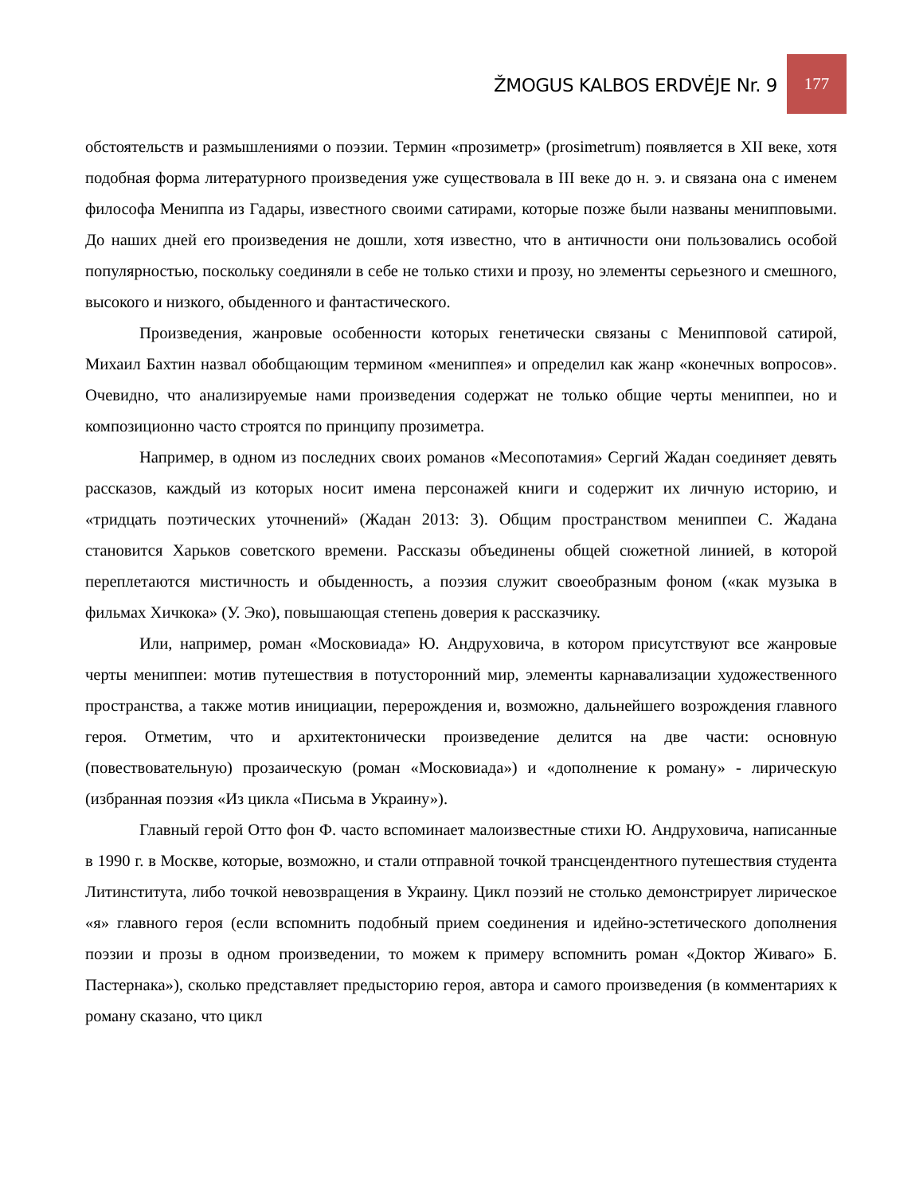ŽMOGUS KALBOS ERDVĖJE Nr. 9
177
обстоятельств и размышлениями о поэзии. Термин «прозиметр» (prosimetrum) появляется в XII веке, хотя подобная форма литературного произведения уже существовала в III веке до н. э. и связана она с именем философа Мениппа из Гадары, известного своими сатирами, которые позже были названы менипповыми. До наших дней его произведения не дошли, хотя известно, что в античности они пользовались особой популярностью, поскольку соединяли в себе не только стихи и прозу, но элементы серьезного и смешного, высокого и низкого, обыденного и фантастического.
Произведения, жанровые особенности которых генетически связаны с Менипповой сатирой, Михаил Бахтин назвал обобщающим термином «мениппея» и определил как жанр «конечных вопросов». Очевидно, что анализируемые нами произведения содержат не только общие черты мениппеи, но и композиционно часто строятся по принципу прозиметра.
Например, в одном из последних своих романов «Месопотамия» Сергий Жадан соединяет девять рассказов, каждый из которых носит имена персонажей книги и содержит их личную историю, и «тридцать поэтических уточнений» (Жадан 2013: 3). Общим пространством мениппеи С. Жадана становится Харьков советского времени. Рассказы объединены общей сюжетной линией, в которой переплетаются мистичность и обыденность, а поэзия служит своеобразным фоном («как музыка в фильмах Хичкока» (У. Эко), повышающая степень доверия к рассказчику.
Или, например, роман «Московиада» Ю. Андруховича, в котором присутствуют все жанровые черты мениппеи: мотив путешествия в потусторонний мир, элементы карнавализации художественного пространства, а также мотив инициации, перерождения и, возможно, дальнейшего возрождения главного героя. Отметим, что и архитектонически произведение делится на две части: основную (повествовательную) прозаическую (роман «Московиада») и «дополнение к роману» - лирическую (избранная поэзия «Из цикла «Письма в Украину»).
Главный герой Отто фон Ф. часто вспоминает малоизвестные стихи Ю. Андруховича, написанные в 1990 г. в Москве, которые, возможно, и стали отправной точкой трансцендентного путешествия студента Литинститута, либо точкой невозвращения в Украину. Цикл поэзий не столько демонстрирует лирическое «я» главного героя (если вспомнить подобный прием соединения и идейно-эстетического дополнения поэзии и прозы в одном произведении, то можем к примеру вспомнить роман «Доктор Живаго» Б. Пастернака»), сколько представляет предысторию героя, автора и самого произведения (в комментариях к роману сказано, что цикл